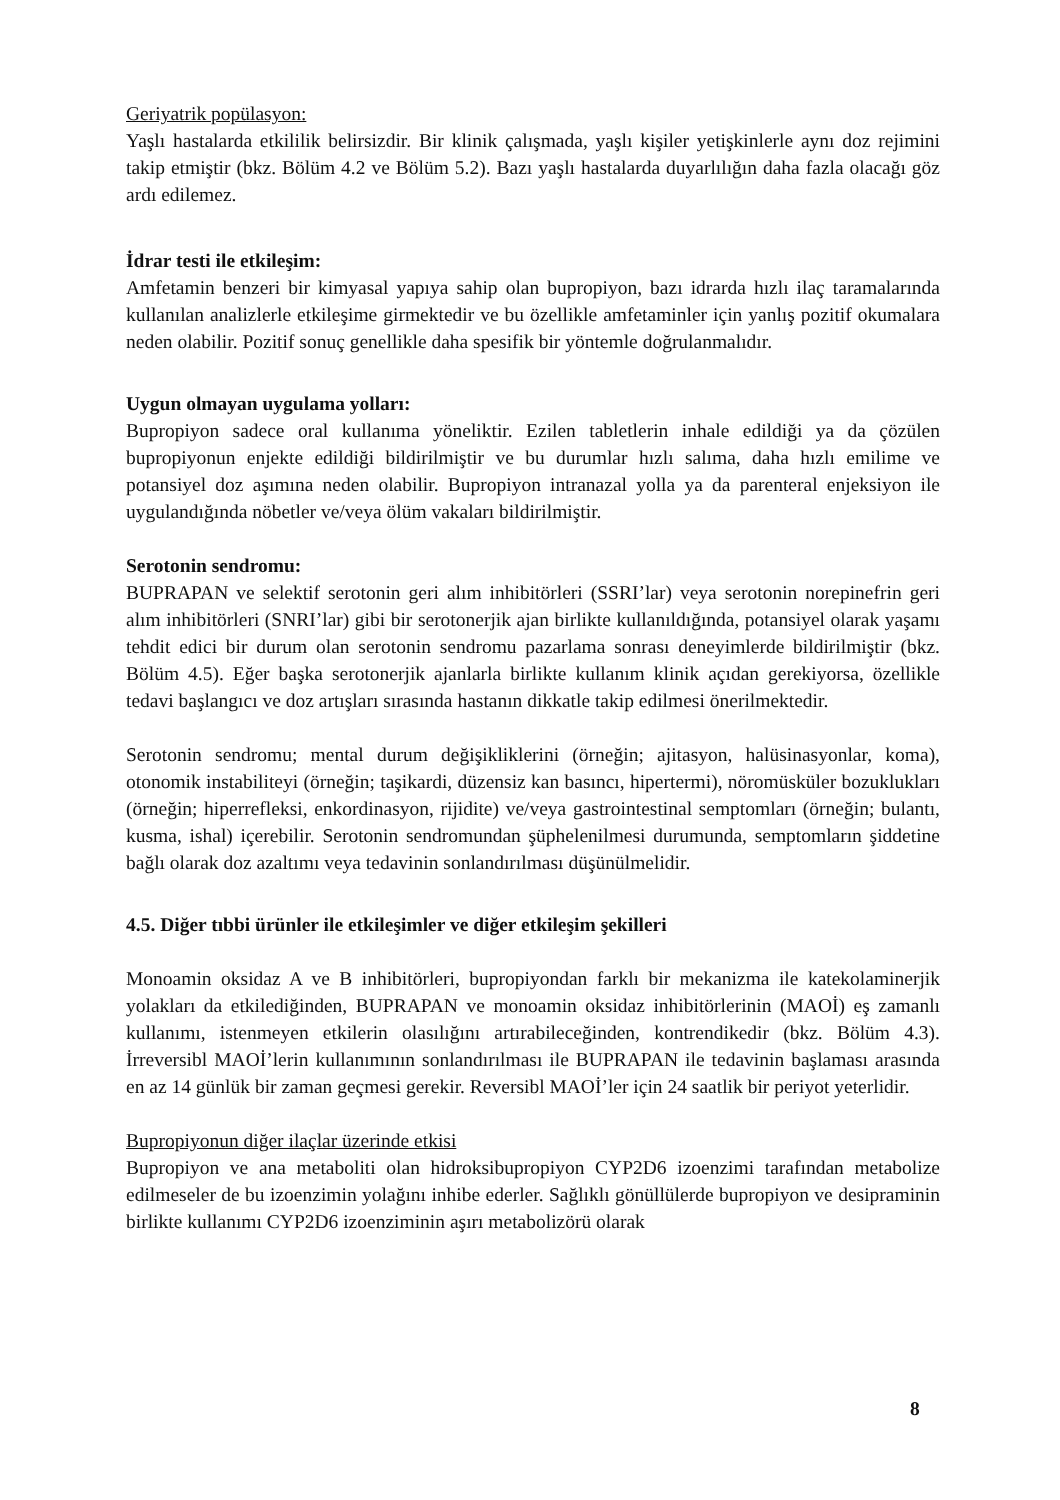Geriyatrik popülasyon:
Yaşlı hastalarda etkililik belirsizdir. Bir klinik çalışmada, yaşlı kişiler yetişkinlerle aynı doz rejimini takip etmiştir (bkz. Bölüm 4.2 ve Bölüm 5.2). Bazı yaşlı hastalarda duyarlılığın daha fazla olacağı göz ardı edilemez.
İdrar testi ile etkileşim:
Amfetamin benzeri bir kimyasal yapıya sahip olan bupropiyon, bazı idrarda hızlı ilaç taramalarında kullanılan analizlerle etkileşime girmektedir ve bu özellikle amfetaminler için yanlış pozitif okumalara neden olabilir. Pozitif sonuç genellikle daha spesifik bir yöntemle doğrulanmalıdır.
Uygun olmayan uygulama yolları:
Bupropiyon sadece oral kullanıma yöneliktir. Ezilen tabletlerin inhale edildiği ya da çözülen bupropiyonun enjekte edildiği bildirilmiştir ve bu durumlar hızlı salıma, daha hızlı emilime ve potansiyel doz aşımına neden olabilir. Bupropiyon intranazal yolla ya da parenteral enjeksiyon ile uygulandığında nöbetler ve/veya ölüm vakaları bildirilmiştir.
Serotonin sendromu:
BUPRAPAN ve selektif serotonin geri alım inhibitörleri (SSRI’lar) veya serotonin norepinefrin geri alım inhibitörleri (SNRI’lar) gibi bir serotonerjik ajan birlikte kullanıldığında, potansiyel olarak yaşamı tehdit edici bir durum olan serotonin sendromu pazarlama sonrası deneyimlerde bildirilmiştir (bkz. Bölüm 4.5). Eğer başka serotonerjik ajanlarla birlikte kullanım klinik açıdan gerekiyorsa, özellikle tedavi başlangıcı ve doz artışları sırasında hastanın dikkatle takip edilmesi önerilmektedir.
Serotonin sendromu; mental durum değişikliklerini (örneğin; ajitasyon, halüsinasyonlar, koma), otonomik instabiliteyi (örneğin; taşikardi, düzensiz kan basıncı, hipertermi), nöromüsküler bozuklukları (örneğin; hiperrefleksi, enkordinasyon, rijidite) ve/veya gastrointestinal semptomları (örneğin; bulantı, kusma, ishal) içerebilir. Serotonin sendromundan şüphelenilmesi durumunda, semptomların şiddetine bağlı olarak doz azaltımı veya tedavinin sonlandırılması düşünülmelidir.
4.5. Diğer tıbbi ürünler ile etkileşimler ve diğer etkileşim şekilleri
Monoamin oksidaz A ve B inhibitörleri, bupropiyondan farklı bir mekanizma ile katekolaminerjik yolakları da etkilediğinden, BUPRAPAN ve monoamin oksidaz inhibitörlerinin (MAOİ) eş zamanlı kullanımı, istenmeyen etkilerin olasılığını artırabileceğinden, kontrendikedir (bkz. Bölüm 4.3). İrreversibl MAOİ’lerin kullanımının sonlandırılması ile BUPRAPAN ile tedavinin başlaması arasında en az 14 günlük bir zaman geçmesi gerekir. Reversibl MAOİ’ler için 24 saatlik bir periyot yeterlidir.
Bupropiyonun diğer ilaçlar üzerinde etkisi
Bupropiyon ve ana metaboliti olan hidroksibupropiyon CYP2D6 izoenzimi tarafından metabolize edilmeseler de bu izoenzimin yolağını inhibe ederler. Sağlıklı gönüllülerde bupropiyon ve desipraminin birlikte kullanımı CYP2D6 izoenziminin aşırı metabolizörü olarak
8